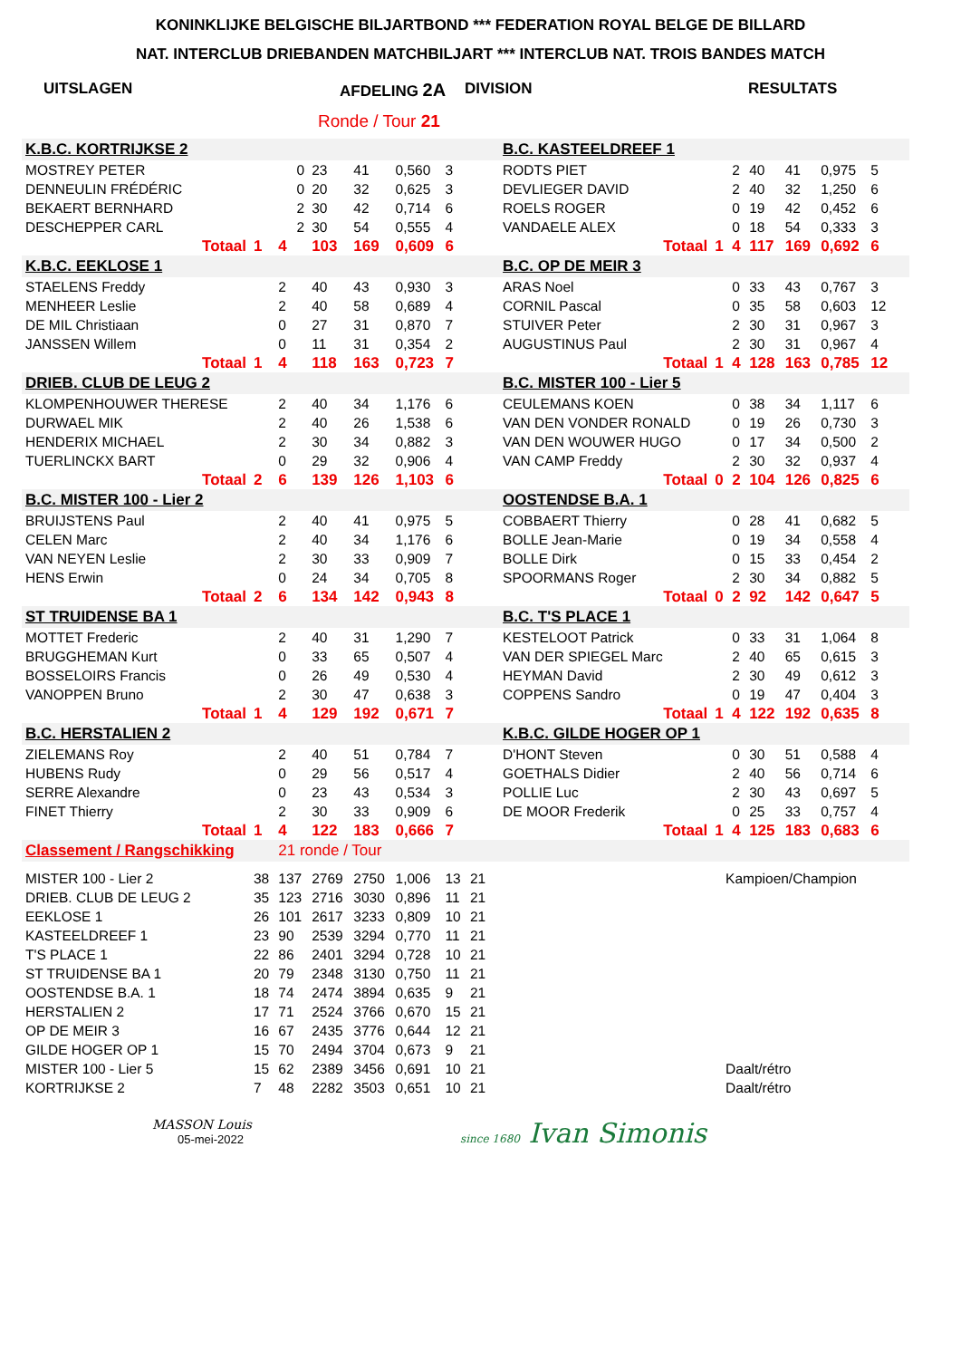KONINKLIJKE BELGISCHE BILJARTBOND *** FEDERATION ROYAL BELGE DE BILLARD
NAT. INTERCLUB DRIEBANDEN MATCHBILJART *** INTERCLUB NAT. TROIS BANDES MATCH
UITSLAGEN AFDELING 2A DIVISION RESULTATS
Ronde / Tour 21
| K.B.C. KORTRIJKSE 2 | | | | | | | | | B.C. KASTEELDREEF 1 | | | | | | | | |
| MOSTREY PETER | | 0 | 23 | 41 | 0,560 | 3 | | | RODTS PIET | | 2 | 40 | 41 | 0,975 | 5 | | |
| DENNEULIN FRÉDÉRIC | | 0 | 20 | 32 | 0,625 | 3 | | | DEVLIEGER DAVID | | 2 | 40 | 32 | 1,250 | 6 | | |
| BEKAERT BERNHARD | | 2 | 30 | 42 | 0,714 | 6 | | | ROELS ROGER | | 0 | 19 | 42 | 0,452 | 6 | | |
| DESCHEPPER CARL | | 2 | 30 | 54 | 0,555 | 4 | | | VANDAELE ALEX | | 0 | 18 | 54 | 0,333 | 3 | | |
| Totaal | 1 | 4 | 103 | 169 | 0,609 | 6 | | | Totaal | 1 | 4 | 117 | 169 | 0,692 | 6 | | |
| K.B.C. EEKLOSE 1 | | | | | | | | | B.C. OP DE MEIR 3 | | | | | | | | |
| STAELENS Freddy | | 2 | 40 | 43 | 0,930 | 3 | | | ARAS Noel | | 0 | 33 | 43 | 0,767 | 3 | | |
| MENHEER Leslie | | 2 | 40 | 58 | 0,689 | 4 | | | CORNIL Pascal | | 0 | 35 | 58 | 0,603 | 12 | | |
| DE MIL Christiaan | | 0 | 27 | 31 | 0,870 | 7 | | | STUIVER Peter | | 2 | 30 | 31 | 0,967 | 3 | | |
| JANSSEN Willem | | 0 | 11 | 31 | 0,354 | 2 | | | AUGUSTINUS Paul | | 2 | 30 | 31 | 0,967 | 4 | | |
| Totaal | 1 | 4 | 118 | 163 | 0,723 | 7 | | | Totaal | 1 | 4 | 128 | 163 | 0,785 | 12 | | |
| DRIEB. CLUB DE LEUG 2 | | | | | | | | | B.C. MISTER 100 - Lier 5 | | | | | | | | |
| KLOMPENHOUWER THERESE | | 2 | 40 | 34 | 1,176 | 6 | | | CEULEMANS KOEN | | 0 | 38 | 34 | 1,117 | 6 | | |
| DURWAEL MIK | | 2 | 40 | 26 | 1,538 | 6 | | | VAN DEN VONDER RONALD | | 0 | 19 | 26 | 0,730 | 3 | | |
| HENDERIX MICHAEL | | 2 | 30 | 34 | 0,882 | 3 | | | VAN DEN WOUWER HUGO | | 0 | 17 | 34 | 0,500 | 2 | | |
| TUERLINCKX BART | | 0 | 29 | 32 | 0,906 | 4 | | | VAN CAMP Freddy | | 2 | 30 | 32 | 0,937 | 4 | | |
| Totaal | 2 | 6 | 139 | 126 | 1,103 | 6 | | | Totaal | 0 | 2 | 104 | 126 | 0,825 | 6 | | |
| B.C. MISTER 100 - Lier 2 | | | | | | | | | OOSTENDSE B.A. 1 | | | | | | | | |
| BRUIJSTENS Paul | | 2 | 40 | 41 | 0,975 | 5 | | | COBBAERT Thierry | | 0 | 28 | 41 | 0,682 | 5 | | |
| CELEN Marc | | 2 | 40 | 34 | 1,176 | 6 | | | BOLLE Jean-Marie | | 0 | 19 | 34 | 0,558 | 4 | | |
| VAN NEYEN Leslie | | 2 | 30 | 33 | 0,909 | 7 | | | BOLLE Dirk | | 0 | 15 | 33 | 0,454 | 2 | | |
| HENS Erwin | | 0 | 24 | 34 | 0,705 | 8 | | | SPOORMANS Roger | | 2 | 30 | 34 | 0,882 | 5 | | |
| Totaal | 2 | 6 | 134 | 142 | 0,943 | 8 | | | Totaal | 0 | 2 | 92 | 142 | 0,647 | 5 | | |
| ST TRUIDENSE BA 1 | | | | | | | | | B.C. T'S PLACE 1 | | | | | | | | |
| MOTTET Frederic | | 2 | 40 | 31 | 1,290 | 7 | | | KESTELOOT Patrick | | 0 | 33 | 31 | 1,064 | 8 | | |
| BRUGGHEMAN Kurt | | 0 | 33 | 65 | 0,507 | 4 | | | VAN DER SPIEGEL Marc | | 2 | 40 | 65 | 0,615 | 3 | | |
| BOSSELOIRS Francis | | 0 | 26 | 49 | 0,530 | 4 | | | HEYMAN David | | 2 | 30 | 49 | 0,612 | 3 | | |
| VANOPPEN Bruno | | 2 | 30 | 47 | 0,638 | 3 | | | COPPENS Sandro | | 0 | 19 | 47 | 0,404 | 3 | | |
| Totaal | 1 | 4 | 129 | 192 | 0,671 | 7 | | | Totaal | 1 | 4 | 122 | 192 | 0,635 | 8 | | |
| B.C. HERSTALIEN 2 | | | | | | | | | K.B.C. GILDE HOGER OP 1 | | | | | | | | |
| ZIELEMANS Roy | | 2 | 40 | 51 | 0,784 | 7 | | | D'HONT Steven | | 0 | 30 | 51 | 0,588 | 4 | | |
| HUBENS Rudy | | 0 | 29 | 56 | 0,517 | 4 | | | GOETHALS Didier | | 2 | 40 | 56 | 0,714 | 6 | | |
| SERRE Alexandre | | 0 | 23 | 43 | 0,534 | 3 | | | POLLIE Luc | | 2 | 30 | 43 | 0,697 | 5 | | |
| FINET Thierry | | 2 | 30 | 33 | 0,909 | 6 | | | DE MOOR Frederik | | 0 | 25 | 33 | 0,757 | 4 | | |
| Totaal | 1 | 4 | 122 | 183 | 0,666 | 7 | | | Totaal | 1 | 4 | 125 | 183 | 0,683 | 6 | | |
| Classement / Rangschikking | | 21 ronde / Tour | | | | | | | | | | | | | | | |
| MISTER 100 - Lier 2 | 38 | 137 | 2769 | 2750 | 1,006 | 13 | 21 | | Kampioen/Champion | | | | | | | | |
| DRIEB. CLUB DE LEUG 2 | 35 | 123 | 2716 | 3030 | 0,896 | 11 | 21 | | | | | | | | | | |
| EEKLOSE 1 | 26 | 101 | 2617 | 3233 | 0,809 | 10 | 21 | | | | | | | | | | |
| KASTEELDREEF 1 | 23 | 90 | 2539 | 3294 | 0,770 | 11 | 21 | | | | | | | | | | |
| T'S PLACE 1 | 22 | 86 | 2401 | 3294 | 0,728 | 10 | 21 | | | | | | | | | | |
| ST TRUIDENSE BA 1 | 20 | 79 | 2348 | 3130 | 0,750 | 11 | 21 | | | | | | | | | | |
| OOSTENDSE B.A. 1 | 18 | 74 | 2474 | 3894 | 0,635 | 9 | 21 | | | | | | | | | | |
| HERSTALIEN 2 | 17 | 71 | 2524 | 3766 | 0,670 | 15 | 21 | | | | | | | | | | |
| OP DE MEIR 3 | 16 | 67 | 2435 | 3776 | 0,644 | 12 | 21 | | | | | | | | | | |
| GILDE HOGER OP 1 | 15 | 70 | 2494 | 3704 | 0,673 | 9 | 21 | | | | | | | | | | |
| MISTER 100 - Lier 5 | 15 | 62 | 2389 | 3456 | 0,691 | 10 | 21 | | Daalt/rétro | | | | | | | | |
| KORTRIJKSE 2 | 7 | 48 | 2282 | 3503 | 0,651 | 10 | 21 | | Daalt/rétro | | | | | | | | |
MASSON Louis
05-mei-2022
since 1680 Ivan Simonis